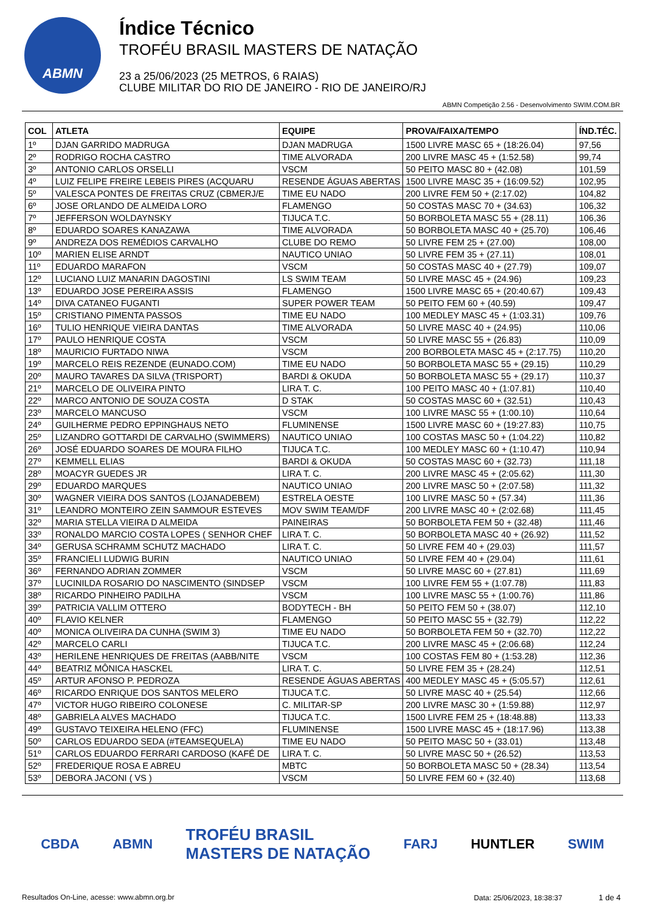ABMN
Índice Técnico
TROFÉU BRASIL MASTERS DE NATAÇÃO
23 a 25/06/2023 (25 METROS, 6 RAIAS)
CLUBE MILITAR DO RIO DE JANEIRO - RIO DE JANEIRO/RJ
ABMN Competição 2.56 - Desenvolvimento SWIM.COM.BR
| COL | ATLETA | EQUIPE | PROVA/FAIXA/TEMPO | ÍND.TÉC. |
| --- | --- | --- | --- | --- |
| 1º | DJAN GARRIDO MADRUGA | DJAN MADRUGA | 1500 LIVRE MASC 65 + (18:26.04) | 97,56 |
| 2º | RODRIGO ROCHA CASTRO | TIME ALVORADA | 200 LIVRE MASC 45 + (1:52.58) | 99,74 |
| 3º | ANTONIO CARLOS ORSELLI | VSCM | 50 PEITO MASC 80 + (42.08) | 101,59 |
| 4º | LUIZ FELIPE FREIRE LEBEIS PIRES (ACQUARU | RESENDE ÁGUAS ABERTAS | 1500 LIVRE MASC 35 + (16:09.52) | 102,95 |
| 5º | VALESCA PONTES DE FREITAS CRUZ (CBMERJ/E | TIME EU NADO | 200 LIVRE FEM 50 + (2:17.02) | 104,82 |
| 6º | JOSE ORLANDO DE ALMEIDA LORO | FLAMENGO | 50 COSTAS MASC 70 + (34.63) | 106,32 |
| 7º | JEFFERSON WOLDAYNSKY | TIJUCA T.C. | 50 BORBOLETA MASC 55 + (28.11) | 106,36 |
| 8º | EDUARDO SOARES KANAZAWA | TIME ALVORADA | 50 BORBOLETA MASC 40 + (25.70) | 106,46 |
| 9º | ANDREZA DOS REMÉDIOS CARVALHO | CLUBE DO REMO | 50 LIVRE FEM 25 + (27.00) | 108,00 |
| 10º | MARIEN ELISE ARNDT | NAUTICO UNIAO | 50 LIVRE FEM 35 + (27.11) | 108,01 |
| 11º | EDUARDO MARAFON | VSCM | 50 COSTAS MASC 40 + (27.79) | 109,07 |
| 12º | LUCIANO LUIZ MANARIN DAGOSTINI | LS SWIM TEAM | 50 LIVRE MASC 45 + (24.96) | 109,23 |
| 13º | EDUARDO JOSE PEREIRA ASSIS | FLAMENGO | 1500 LIVRE MASC 65 + (20:40.67) | 109,43 |
| 14º | DIVA CATANEO FUGANTI | SUPER POWER TEAM | 50 PEITO FEM 60 + (40.59) | 109,47 |
| 15º | CRISTIANO PIMENTA PASSOS | TIME EU NADO | 100 MEDLEY MASC 45 + (1:03.31) | 109,76 |
| 16º | TULIO HENRIQUE VIEIRA DANTAS | TIME ALVORADA | 50 LIVRE MASC 40 + (24.95) | 110,06 |
| 17º | PAULO HENRIQUE COSTA | VSCM | 50 LIVRE MASC 55 + (26.83) | 110,09 |
| 18º | MAURICIO FURTADO NIWA | VSCM | 200 BORBOLETA MASC 45 + (2:17.75) | 110,20 |
| 19º | MARCELO REIS REZENDE (EUNADO.COM) | TIME EU NADO | 50 BORBOLETA MASC 55 + (29.15) | 110,29 |
| 20º | MAURO TAVARES DA SILVA (TRISPORT) | BARDI & OKUDA | 50 BORBOLETA MASC 55 + (29.17) | 110,37 |
| 21º | MARCELO DE OLIVEIRA PINTO | LIRA T. C. | 100 PEITO MASC 40 + (1:07.81) | 110,40 |
| 22º | MARCO ANTONIO DE SOUZA COSTA | D STAK | 50 COSTAS MASC 60 + (32.51) | 110,43 |
| 23º | MARCELO MANCUSO | VSCM | 100 LIVRE MASC 55 + (1:00.10) | 110,64 |
| 24º | GUILHERME PEDRO EPPINGHAUS NETO | FLUMINENSE | 1500 LIVRE MASC 60 + (19:27.83) | 110,75 |
| 25º | LIZANDRO GOTTARDI DE CARVALHO (SWIMMERS) | NAUTICO UNIAO | 100 COSTAS MASC 50 + (1:04.22) | 110,82 |
| 26º | JOSÉ EDUARDO SOARES DE MOURA FILHO | TIJUCA T.C. | 100 MEDLEY MASC 60 + (1:10.47) | 110,94 |
| 27º | KEMMELL ELIAS | BARDI & OKUDA | 50 COSTAS MASC 60 + (32.73) | 111,18 |
| 28º | MOACYR GUEDES JR | LIRA T. C. | 200 LIVRE MASC 45 + (2:05.62) | 111,30 |
| 29º | EDUARDO MARQUES | NAUTICO UNIAO | 200 LIVRE MASC 50 + (2:07.58) | 111,32 |
| 30º | WAGNER VIEIRA DOS SANTOS (LOJANADEBEM) | ESTRELA OESTE | 100 LIVRE MASC 50 + (57.34) | 111,36 |
| 31º | LEANDRO MONTEIRO ZEIN SAMMOUR ESTEVES | MOV SWIM TEAM/DF | 200 LIVRE MASC 40 + (2:02.68) | 111,45 |
| 32º | MARIA STELLA VIEIRA D ALMEIDA | PAINEIRAS | 50 BORBOLETA FEM 50 + (32.48) | 111,46 |
| 33º | RONALDO MARCIO COSTA LOPES ( SENHOR CHEF | LIRA T. C. | 50 BORBOLETA MASC 40 + (26.92) | 111,52 |
| 34º | GERUSA SCHRAMM SCHUTZ MACHADO | LIRA T. C. | 50 LIVRE FEM 40 + (29.03) | 111,57 |
| 35º | FRANCIELI LUDWIG BURIN | NAUTICO UNIAO | 50 LIVRE FEM 40 + (29.04) | 111,61 |
| 36º | FERNANDO ADRIAN ZOMMER | VSCM | 50 LIVRE MASC 60 + (27.81) | 111,69 |
| 37º | LUCINILDA ROSARIO DO NASCIMENTO (SINDSEP | VSCM | 100 LIVRE FEM 55 + (1:07.78) | 111,83 |
| 38º | RICARDO PINHEIRO PADILHA | VSCM | 100 LIVRE MASC 55 + (1:00.76) | 111,86 |
| 39º | PATRICIA VALLIM OTTERO | BODYTECH - BH | 50 PEITO FEM 50 + (38.07) | 112,10 |
| 40º | FLAVIO KELNER | FLAMENGO | 50 PEITO MASC 55 + (32.79) | 112,22 |
| 40º | MONICA OLIVEIRA DA CUNHA (SWIM 3) | TIME EU NADO | 50 BORBOLETA FEM 50 + (32.70) | 112,22 |
| 42º | MARCELO CARLI | TIJUCA T.C. | 200 LIVRE MASC 45 + (2:06.68) | 112,24 |
| 43º | HERILENE HENRIQUES DE FREITAS (AABB/NITE | VSCM | 100 COSTAS FEM 80 + (1:53.28) | 112,36 |
| 44º | BEATRIZ MÔNICA HASCKEL | LIRA T. C. | 50 LIVRE FEM 35 + (28.24) | 112,51 |
| 45º | ARTUR AFONSO P. PEDROZA | RESENDE ÁGUAS ABERTAS | 400 MEDLEY MASC 45 + (5:05.57) | 112,61 |
| 46º | RICARDO ENRIQUE DOS SANTOS MELERO | TIJUCA T.C. | 50 LIVRE MASC 40 + (25.54) | 112,66 |
| 47º | VICTOR HUGO RIBEIRO COLONESE | C. MILITAR-SP | 200 LIVRE MASC 30 + (1:59.88) | 112,97 |
| 48º | GABRIELA ALVES MACHADO | TIJUCA T.C. | 1500 LIVRE FEM 25 + (18:48.88) | 113,33 |
| 49º | GUSTAVO TEIXEIRA HELENO (FFC) | FLUMINENSE | 1500 LIVRE MASC 45 + (18:17.96) | 113,38 |
| 50º | CARLOS EDUARDO SEDA (#TEAMSEQUELA) | TIME EU NADO | 50 PEITO MASC 50 + (33.01) | 113,48 |
| 51º | CARLOS EDUARDO FERRARI CARDOSO (KAFÉ DE | LIRA T. C. | 50 LIVRE MASC 50 + (26.52) | 113,53 |
| 52º | FREDERIQUE ROSA E ABREU | MBTC | 50 BORBOLETA MASC 50 + (28.34) | 113,54 |
| 53º | DEBORA JACONI ( VS ) | VSCM | 50 LIVRE FEM 60 + (32.40) | 113,68 |
CBDA ABMN TROFÉU BRASIL
MASTERS DE NATAÇÃO FARJ HUNTLER SWIM
Resultados On-Line, acesse: www.abmn.org.br Data: 25/06/2023, 18:38:37 1 de 4